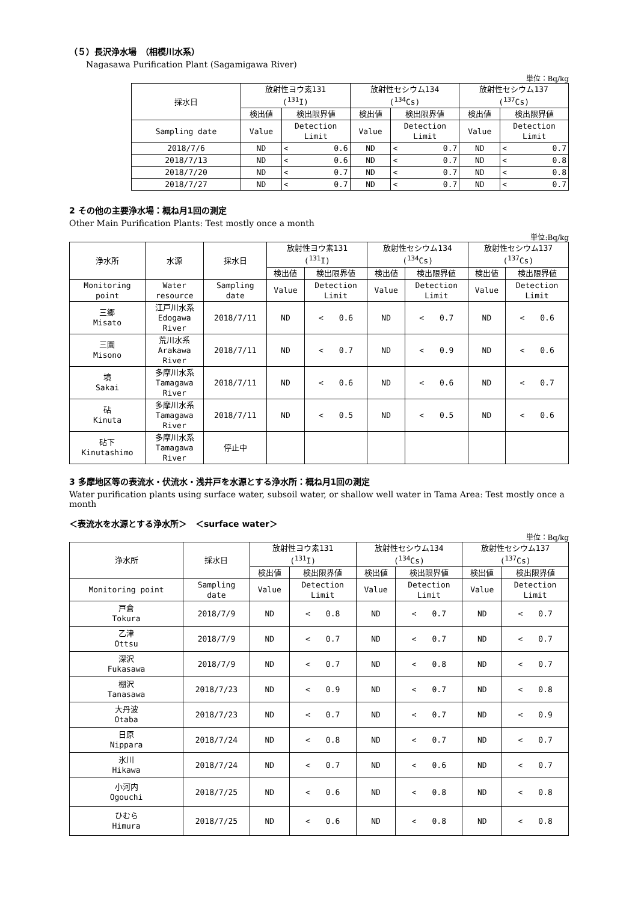（５）長沢浄水場　（相模川水系）
Nagasawa Purification Plant (Sagamigawa River)
単位：Bq/kg
| 採水日 | 放射性ヨウ素131 (<sup>131</sup>I) | | 放射性セシウム134 (<sup>134</sup>Cs) | | 放射性セシウム137 (<sup>137</sup>Cs) | |
| --- | --- | --- | --- | --- | --- | --- |
| | 検出値 | 検出限界値 | 検出値 | 検出限界値 | 検出値 | 検出限界値 |
| Sampling date | Value | Detection Limit | Value | Detection Limit | Value | Detection Limit |
| 2018/7/6 | ND | < 0.6 | ND | < 0.7 | ND | < 0.7 |
| 2018/7/13 | ND | < 0.6 | ND | < 0.7 | ND | < 0.8 |
| 2018/7/20 | ND | < 0.7 | ND | < 0.7 | ND | < 0.8 |
| 2018/7/27 | ND | < 0.7 | ND | < 0.7 | ND | < 0.7 |
2 その他の主要浄水場：概ね月1回の測定
Other Main Purification Plants: Test mostly once a month
単位:Bq/kg
| 浄水所 | 水源 | 採水日 | 放射性ヨウ素131 (<sup>131</sup>I) | | 放射性セシウム134 (<sup>134</sup>Cs) | | 放射性セシウム137 (<sup>137</sup>Cs) | |
| --- | --- | --- | --- | --- | --- | --- | --- | --- |
| | | | 検出値 | 検出限界値 | 検出値 | 検出限界値 | 検出値 | 検出限界値 |
| Monitoring point | Water resource | Sampling date | Value | Detection Limit | Value | Detection Limit | Value | Detection Limit |
| 三郷 Misato | 江戸川水系 Edogawa River | 2018/7/11 | ND | < 0.6 | ND | < 0.7 | ND | < 0.6 |
| 三園 Misono | 荒川水系 Arakawa River | 2018/7/11 | ND | < 0.7 | ND | < 0.9 | ND | < 0.6 |
| 境 Sakai | 多摩川水系 Tamagawa River | 2018/7/11 | ND | < 0.6 | ND | < 0.6 | ND | < 0.7 |
| 砧 Kinuta | 多摩川水系 Tamagawa River | 2018/7/11 | ND | < 0.5 | ND | < 0.5 | ND | < 0.6 |
| 砧下 Kinutashimo | 多摩川水系 Tamagawa River | 停止中 | | | | | | |
3 多摩地区等の表流水・伏流水・浅井戸を水源とする浄水所：概ね月1回の測定
Water purification plants using surface water, subsoil water, or shallow well water in Tama Area: Test mostly once a month
＜表流水を水源とする浄水所＞　＜surface water＞
単位：Bq/kg
| 浄水所 | 採水日 | 放射性ヨウ素131 (<sup>131</sup>I) | | 放射性セシウム134 (<sup>134</sup>Cs) | | 放射性セシウム137 (<sup>137</sup>Cs) | |
| --- | --- | --- | --- | --- | --- | --- | --- |
| | | 検出値 | 検出限界値 | 検出値 | 検出限界値 | 検出値 | 検出限界値 |
| Monitoring point | Sampling date | Value | Detection Limit | Value | Detection Limit | Value | Detection Limit |
| 戸倉 Tokura | 2018/7/9 | ND | < 0.8 | ND | < 0.7 | ND | < 0.7 |
| 乙津 Ottsu | 2018/7/9 | ND | < 0.7 | ND | < 0.7 | ND | < 0.7 |
| 深沢 Fukasawa | 2018/7/9 | ND | < 0.7 | ND | < 0.8 | ND | < 0.7 |
| 棚沢 Tanasawa | 2018/7/23 | ND | < 0.9 | ND | < 0.7 | ND | < 0.8 |
| 大丹波 Otaba | 2018/7/23 | ND | < 0.7 | ND | < 0.7 | ND | < 0.9 |
| 日原 Nippara | 2018/7/24 | ND | < 0.8 | ND | < 0.7 | ND | < 0.7 |
| 氷川 Hikawa | 2018/7/24 | ND | < 0.7 | ND | < 0.6 | ND | < 0.7 |
| 小河内 Ogouchi | 2018/7/25 | ND | < 0.6 | ND | < 0.8 | ND | < 0.8 |
| ひむら Himura | 2018/7/25 | ND | < 0.6 | ND | < 0.8 | ND | < 0.8 |